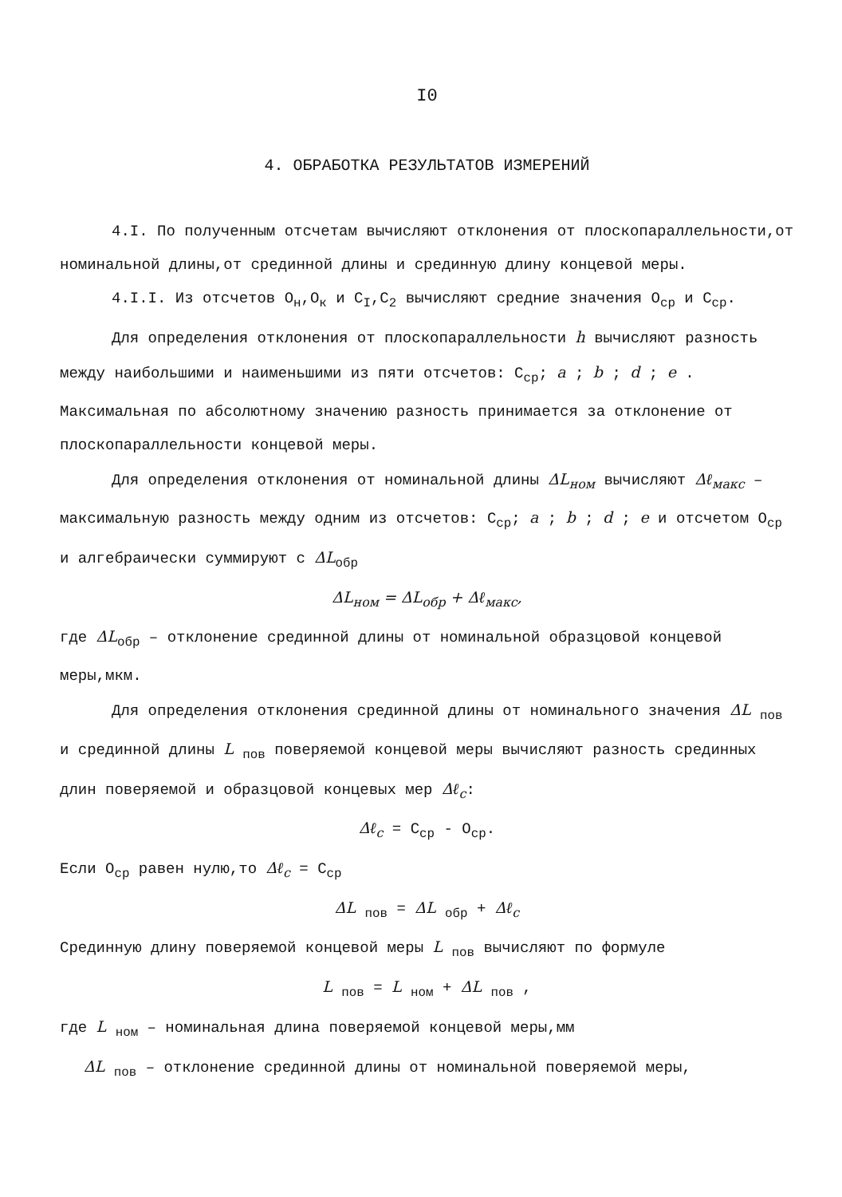I0
4. ОБРАБОТКА РЕЗУЛЬТАТОВ ИЗМЕРЕНИЙ
4.I. По полученным отсчетам вычисляют отклонения от плоскопараллельности,от номинальной длины,от срединной длины и срединную длину концевой меры.
4.I.I. Из отсчетов О<sub>н</sub>,О<sub>к</sub> и С<sub>I</sub>,С<sub>2</sub> вычисляют средние значения О<sub>ср</sub> и С<sub>ср</sub>.
Для определения отклонения от плоскопараллельности h вычисляют разность между наибольшими и наименьшими из пяти отсчетов: С<sub>ср</sub>; a ; b ; d ; e . Максимальная по абсолютному значению разность принимается за отклонение от плоскопараллельности концевой меры.
Для определения отклонения от номинальной длины ΔL<sub>ном</sub> вычисляют Δℓ<sub>макс</sub> – максимальную разность между одним из отсчетов: С<sub>ср</sub>; a ; b ; d ; e и отсчетом О<sub>ср</sub> и алгебраически суммируют с ΔL<sub>обр</sub>
ΔL<sub>ном</sub> = ΔL<sub>обр</sub> + Δℓ<sub>макс</sub>,
где ΔL<sub>обр</sub> – отклонение срединной длины от номинальной образцовой концевой меры,мкм.
Для определения отклонения срединной длины от номинального значения ΔL <sub>пов</sub> и срединной длины L <sub>пов</sub> поверяемой концевой меры вычисляют разность срединных длин поверяемой и образцовой концевых мер Δℓ<sub>с</sub>:
Δℓ<sub>с</sub> = С<sub>ср</sub> - О<sub>ср</sub>.
Если О<sub>ср</sub> равен нулю,то Δℓ<sub>с</sub> = С<sub>ср</sub>
ΔL <sub>пов</sub> = ΔL <sub>обр</sub> + Δℓ<sub>с</sub>
Срединную длину поверяемой концевой меры L <sub>пов</sub> вычисляют по формуле
L <sub>пов</sub> = L <sub>ном</sub> + ΔL <sub>пов</sub> ,
где L <sub>ном</sub> – номинальная длина поверяемой концевой меры,мм
ΔL <sub>пов</sub> – отклонение срединной длины от номинальной поверяемой меры,